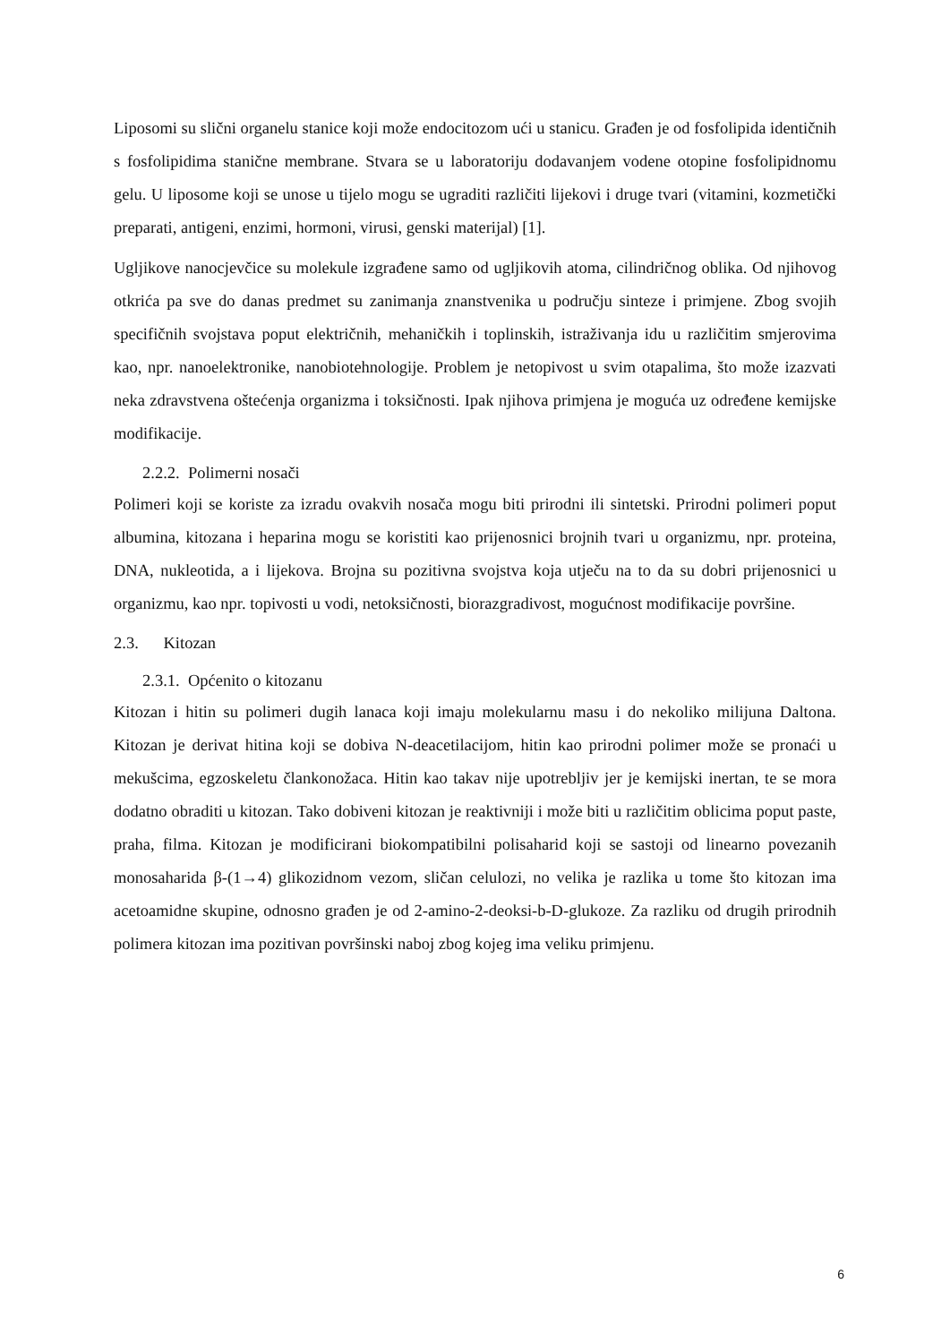Liposomi su slični organelu stanice koji može endocitozom ući u stanicu. Građen je od fosfolipida identičnih s fosfolipidima stanične membrane. Stvara se u laboratoriju dodavanjem vodene otopine fosfolipidnomu gelu. U liposome koji se unose u tijelo mogu se ugraditi različiti lijekovi i druge tvari (vitamini, kozmetički preparati, antigeni, enzimi, hormoni, virusi, genski materijal) [1].
Ugljikove nanocjevčice su molekule izgrađene samo od ugljikovih atoma, cilindričnog oblika. Od njihovog otkrića pa sve do danas predmet su zanimanja znanstvenika u području sinteze i primjene. Zbog svojih specifičnih svojstava poput električnih, mehaničkih i toplinskih, istraživanja idu u različitim smjerovima kao, npr. nanoelektronike, nanobiotehnologije. Problem je netopivost u svim otapalima, što može izazvati neka zdravstvena oštećenja organizma i toksičnosti. Ipak njihova primjena je moguća uz određene kemijske modifikacije.
2.2.2. Polimerni nosači
Polimeri koji se koriste za izradu ovakvih nosača mogu biti prirodni ili sintetski. Prirodni polimeri poput albumina, kitozana i heparina mogu se koristiti kao prijenosnici brojnih tvari u organizmu, npr. proteina, DNA, nukleotida, a i lijekova. Brojna su pozitivna svojstva koja utječu na to da su dobri prijenosnici u organizmu, kao npr. topivosti u vodi, netoksičnosti, biorazgradivost, mogućnost modifikacije površine.
2.3. Kitozan
2.3.1. Općenito o kitozanu
Kitozan i hitin su polimeri dugih lanaca koji imaju molekularnu masu i do nekoliko milijuna Daltona. Kitozan je derivat hitina koji se dobiva N-deacetilacijom, hitin kao prirodni polimer može se pronaći u mekušcima, egzoskeletu člankonožaca. Hitin kao takav nije upotrebljiv jer je kemijski inertan, te se mora dodatno obraditi u kitozan. Tako dobiveni kitozan je reaktivniji i može biti u različitim oblicima poput paste, praha, filma. Kitozan je modificirani biokompatibilni polisaharid koji se sastoji od linearno povezanih monosaharida β-(1→4) glikozidnom vezom, sličan celulozi, no velika je razlika u tome što kitozan ima acetoamidne skupine, odnosno građen je od 2-amino-2-deoksi-b-D-glukoze. Za razliku od drugih prirodnih polimera kitozan ima pozitivan površinski naboj zbog kojeg ima veliku primjenu.
6